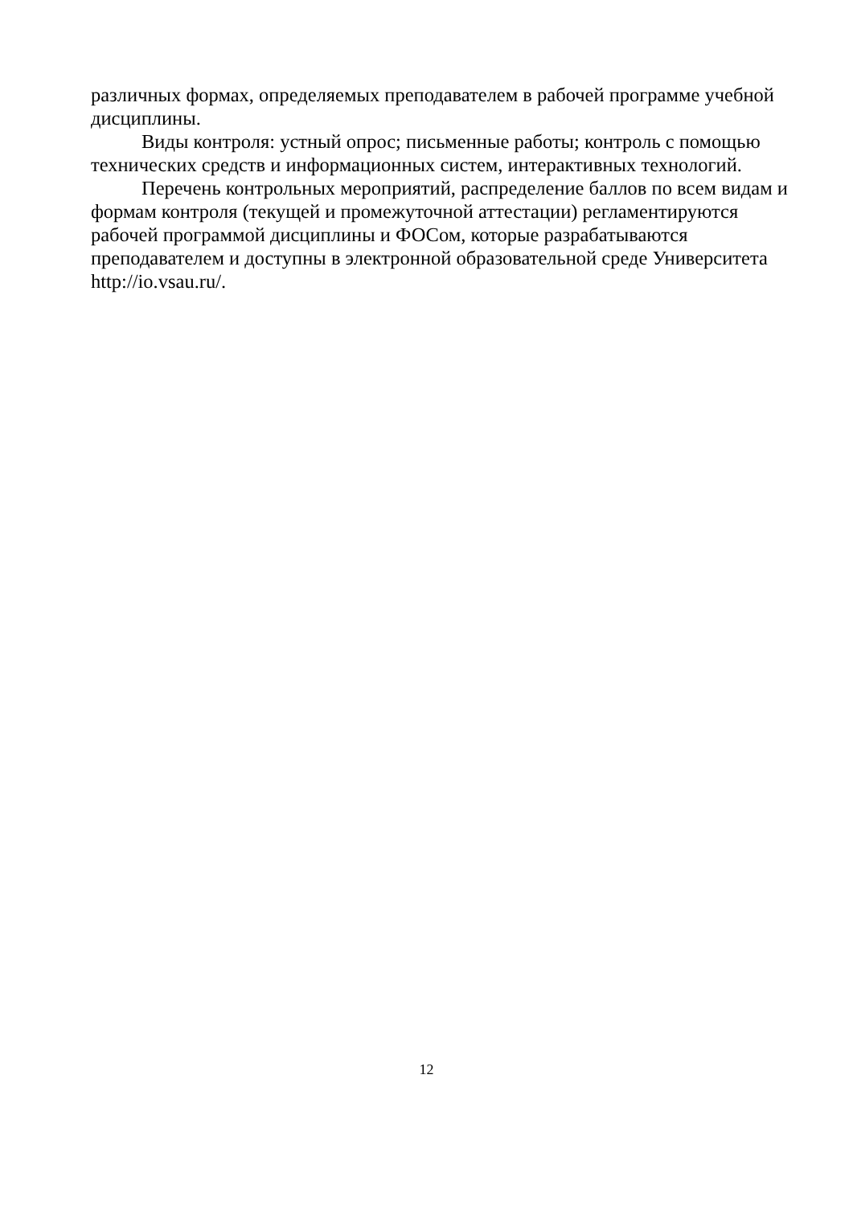различных формах, определяемых преподавателем в рабочей программе учебной дисциплины.
Виды контроля: устный опрос; письменные работы; контроль с помощью технических средств и информационных систем, интерактивных технологий.
Перечень контрольных мероприятий, распределение баллов по всем видам и формам контроля (текущей и промежуточной аттестации) регламентируются рабочей программой дисциплины и ФОСом, которые разрабатываются преподавателем и доступны в электронной образовательной среде Университета http://io.vsau.ru/.
12